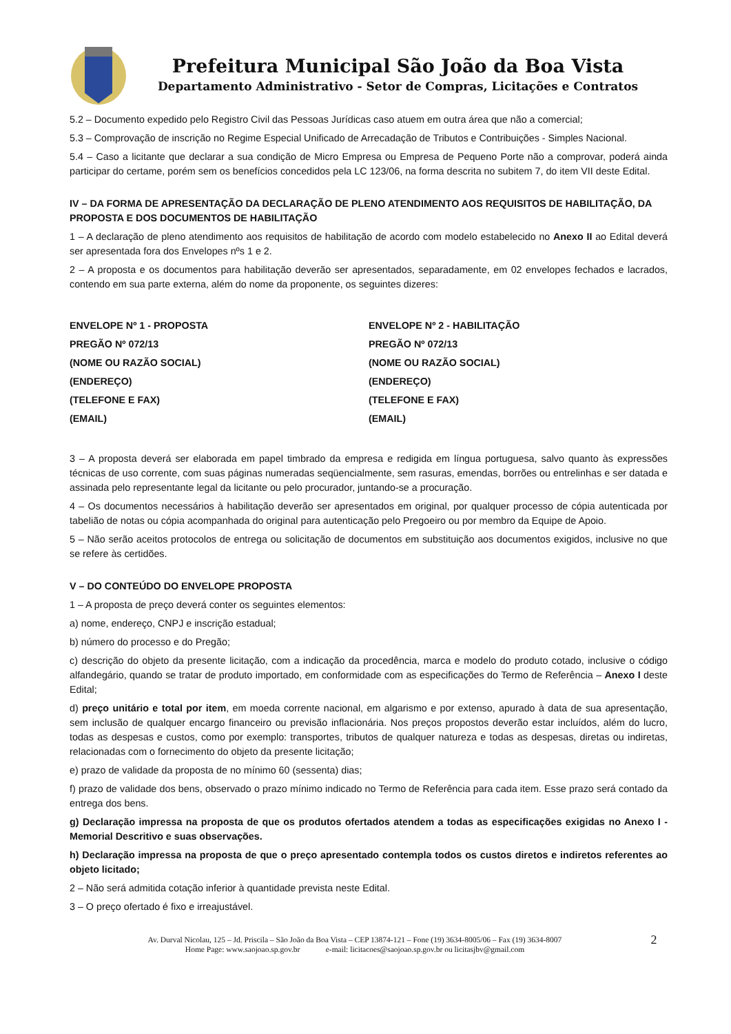Prefeitura Municipal São João da Boa Vista
Departamento Administrativo - Setor de Compras, Licitações e Contratos
5.2 – Documento expedido pelo Registro Civil das Pessoas Jurídicas caso atuem em outra área que não a comercial;
5.3 – Comprovação de inscrição no Regime Especial Unificado de Arrecadação de Tributos e Contribuições - Simples Nacional.
5.4 – Caso a licitante que declarar a sua condição de Micro Empresa ou Empresa de Pequeno Porte não a comprovar, poderá ainda participar do certame, porém sem os benefícios concedidos pela LC 123/06, na forma descrita no subitem 7, do item VII deste Edital.
IV – DA FORMA DE APRESENTAÇÃO DA DECLARAÇÃO DE PLENO ATENDIMENTO AOS REQUISITOS DE HABILITAÇÃO, DA PROPOSTA E DOS DOCUMENTOS DE HABILITAÇÃO
1 – A declaração de pleno atendimento aos requisitos de habilitação de acordo com modelo estabelecido no Anexo II ao Edital deverá ser apresentada fora dos Envelopes nºs 1 e 2.
2 – A proposta e os documentos para habilitação deverão ser apresentados, separadamente, em 02 envelopes fechados e lacrados, contendo em sua parte externa, além do nome da proponente, os seguintes dizeres:
ENVELOPE Nº 1 - PROPOSTA
PREGÃO Nº 072/13
(NOME OU RAZÃO SOCIAL)
(ENDEREÇO)
(TELEFONE E FAX)
(EMAIL)
ENVELOPE Nº 2 - HABILITAÇÃO
PREGÃO Nº 072/13
(NOME OU RAZÃO SOCIAL)
(ENDEREÇO)
(TELEFONE E FAX)
(EMAIL)
3 – A proposta deverá ser elaborada em papel timbrado da empresa e redigida em língua portuguesa, salvo quanto às expressões técnicas de uso corrente, com suas páginas numeradas seqüencialmente, sem rasuras, emendas, borrões ou entrelinhas e ser datada e assinada pelo representante legal da licitante ou pelo procurador, juntando-se a procuração.
4 – Os documentos necessários à habilitação deverão ser apresentados em original, por qualquer processo de cópia autenticada por tabelião de notas ou cópia acompanhada do original para autenticação pelo Pregoeiro ou por membro da Equipe de Apoio.
5 – Não serão aceitos protocolos de entrega ou solicitação de documentos em substituição aos documentos exigidos, inclusive no que se refere às certidões.
V – DO CONTEÚDO DO ENVELOPE PROPOSTA
1 – A proposta de preço deverá conter os seguintes elementos:
a) nome, endereço, CNPJ e inscrição estadual;
b) número do processo e do Pregão;
c) descrição do objeto da presente licitação, com a indicação da procedência, marca e modelo do produto cotado, inclusive o código alfandegário, quando se tratar de produto importado, em conformidade com as especificações do Termo de Referência – Anexo I deste Edital;
d) preço unitário e total por item, em moeda corrente nacional, em algarismo e por extenso, apurado à data de sua apresentação, sem inclusão de qualquer encargo financeiro ou previsão inflacionária. Nos preços propostos deverão estar incluídos, além do lucro, todas as despesas e custos, como por exemplo: transportes, tributos de qualquer natureza e todas as despesas, diretas ou indiretas, relacionadas com o fornecimento do objeto da presente licitação;
e) prazo de validade da proposta de no mínimo 60 (sessenta) dias;
f) prazo de validade dos bens, observado o prazo mínimo indicado no Termo de Referência para cada item. Esse prazo será contado da entrega dos bens.
g) Declaração impressa na proposta de que os produtos ofertados atendem a todas as especificações exigidas no Anexo I - Memorial Descritivo e suas observações.
h) Declaração impressa na proposta de que o preço apresentado contempla todos os custos diretos e indiretos referentes ao objeto licitado;
2 – Não será admitida cotação inferior à quantidade prevista neste Edital.
3 – O preço ofertado é fixo e irreajustável.
Av. Durval Nicolau, 125 – Jd. Priscila – São João da Boa Vista – CEP 13874-121 – Fone (19) 3634-8005/06 – Fax (19) 3634-8007
Home Page: www.saojoao.sp.gov.br e-mail: licitacoes@saojoao.sp.gov.br ou licitasjbv@gmail.com
2